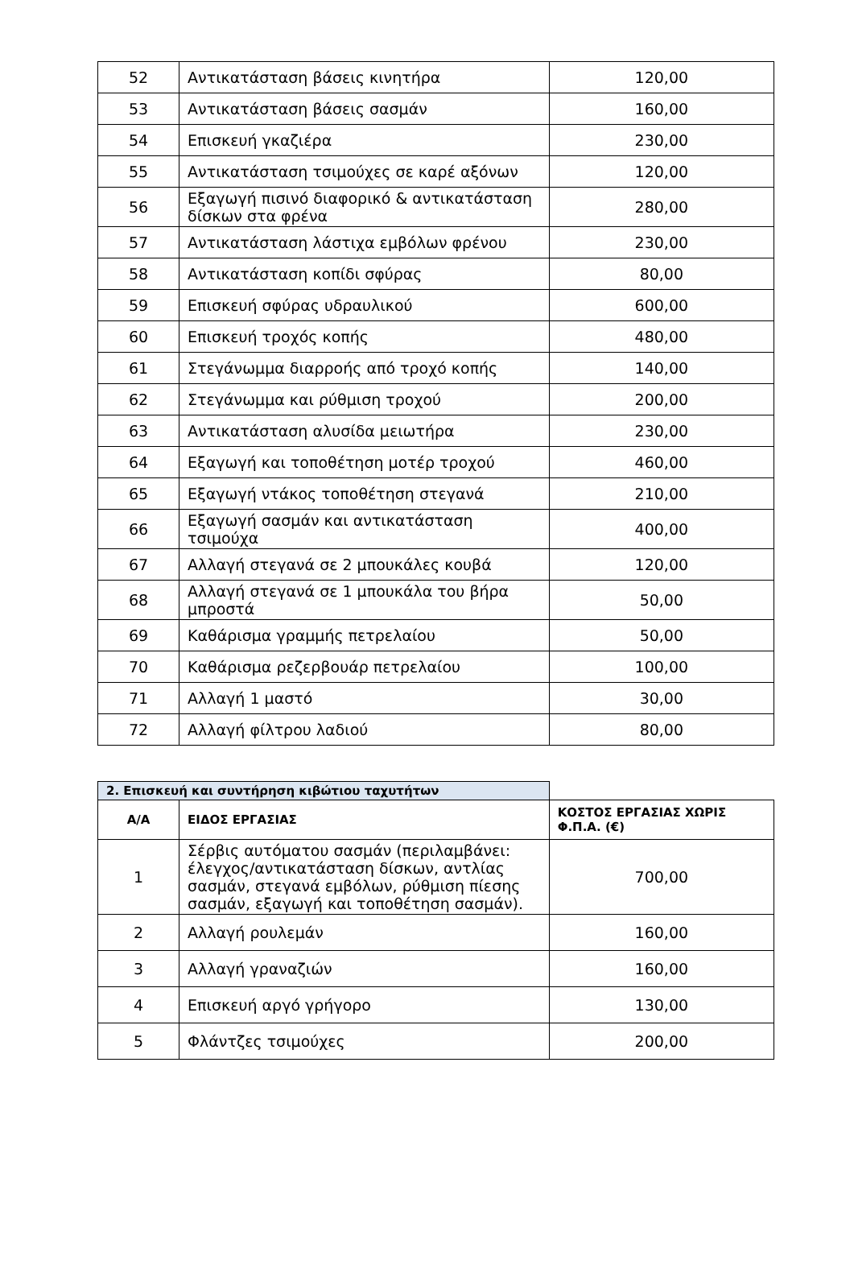| 52 | Αντικατάσταση βάσεις κινητήρα | 120,00 |
| 53 | Αντικατάσταση βάσεις σασμάν | 160,00 |
| 54 | Επισκευή γκαζιέρα | 230,00 |
| 55 | Αντικατάσταση τσιμούχες σε καρέ αξόνων | 120,00 |
| 56 | Εξαγωγή πισινό διαφορικό & αντικατάσταση δίσκων στα φρένα | 280,00 |
| 57 | Αντικατάσταση λάστιχα εμβόλων φρένου | 230,00 |
| 58 | Αντικατάσταση κοπίδι σφύρας | 80,00 |
| 59 | Επισκευή σφύρας υδραυλικού | 600,00 |
| 60 | Επισκευή τροχός κοπής | 480,00 |
| 61 | Στεγάνωμμα διαρροής από τροχό κοπής | 140,00 |
| 62 | Στεγάνωμμα και ρύθμιση τροχού | 200,00 |
| 63 | Αντικατάσταση αλυσίδα μειωτήρα | 230,00 |
| 64 | Εξαγωγή και τοποθέτηση μοτέρ τροχού | 460,00 |
| 65 | Εξαγωγή ντάκος τοποθέτηση στεγανά | 210,00 |
| 66 | Εξαγωγή σασμάν και αντικατάσταση τσιμούχα | 400,00 |
| 67 | Αλλαγή στεγανά σε 2 μπουκάλες κουβά | 120,00 |
| 68 | Αλλαγή στεγανά σε 1 μπουκάλα του βήρα μπροστά | 50,00 |
| 69 | Καθάρισμα γραμμής πετρελαίου | 50,00 |
| 70 | Καθάρισμα ρεζερβουάρ πετρελαίου | 100,00 |
| 71 | Αλλαγή 1 μαστό | 30,00 |
| 72 | Αλλαγή φίλτρου λαδιού | 80,00 |
| 2. Επισκευή και συντήρηση κιβώτιου ταχυτήτων | | |
| --- | --- | --- |
| Α/Α | ΕΙΔΟΣ ΕΡΓΑΣΙΑΣ | ΚΟΣΤΟΣ ΕΡΓΑΣΙΑΣ ΧΩΡΙΣ Φ.Π.Α. (€) |
| 1 | Σέρβις αυτόματου σασμάν (περιλαμβάνει: έλεγχος/αντικατάσταση δίσκων, αντλίας σασμάν, στεγανά εμβόλων, ρύθμιση πίεσης σασμάν, εξαγωγή και τοποθέτηση σασμάν). | 700,00 |
| 2 | Αλλαγή ρουλεμάν | 160,00 |
| 3 | Αλλαγή γραναζιών | 160,00 |
| 4 | Επισκευή αργό γρήγορο | 130,00 |
| 5 | Φλάντζες τσιμούχες | 200,00 |